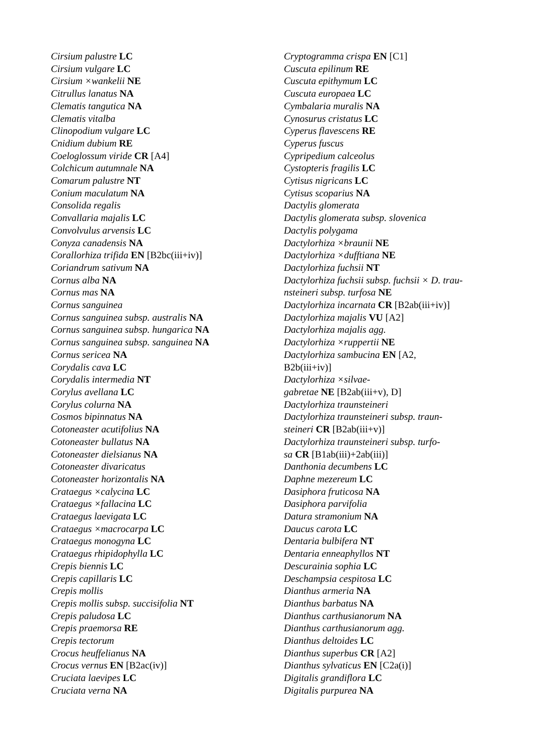Cirsium palustre LC
Cirsium vulgare LC
Cirsium ×wankelii NE
Citrullus lanatus NA
Clematis tangutica NA
Clematis vitalba
Clinopodium vulgare LC
Cnidium dubium RE
Coeloglossum viride CR [A4]
Colchicum autumnale NA
Comarum palustre NT
Conium maculatum NA
Consolida regalis
Convallaria majalis LC
Convolvulus arvensis LC
Conyza canadensis NA
Corallorhiza trifida EN [B2bc(iii+iv)]
Coriandrum sativum NA
Cornus alba NA
Cornus mas NA
Cornus sanguinea
Cornus sanguinea subsp. australis NA
Cornus sanguinea subsp. hungarica NA
Cornus sanguinea subsp. sanguinea NA
Cornus sericea NA
Corydalis cava LC
Corydalis intermedia NT
Corylus avellana LC
Corylus colurna NA
Cosmos bipinnatus NA
Cotoneaster acutifolius NA
Cotoneaster bullatus NA
Cotoneaster dielsianus NA
Cotoneaster divaricatus
Cotoneaster horizontalis NA
Crataegus ×calycina LC
Crataegus ×fallacina LC
Crataegus laevigata LC
Crataegus ×macrocarpa LC
Crataegus monogyna LC
Crataegus rhipidophylla LC
Crepis biennis LC
Crepis capillaris LC
Crepis mollis
Crepis mollis subsp. succisifolia NT
Crepis paludosa LC
Crepis praemorsa RE
Crepis tectorum
Crocus heuffelianus NA
Crocus vernus EN [B2ac(iv)]
Cruciata laevipes LC
Cruciata verna NA
Cryptogramma crispa EN [C1]
Cuscuta epilinum RE
Cuscuta epithymum LC
Cuscuta europaea LC
Cymbalaria muralis NA
Cynosurus cristatus LC
Cyperus flavescens RE
Cyperus fuscus
Cypripedium calceolus
Cystopteris fragilis LC
Cytisus nigricans LC
Cytisus scoparius NA
Dactylis glomerata
Dactylis glomerata subsp. slovenica
Dactylis polygama
Dactylorhiza ×braunii NE
Dactylorhiza ×dufftiana NE
Dactylorhiza fuchsii NT
Dactylorhiza fuchsii subsp. fuchsii × D. trau-
nsteineri subsp. turfosa NE
Dactylorhiza incarnata CR [B2ab(iii+iv)]
Dactylorhiza majalis VU [A2]
Dactylorhiza majalis agg.
Dactylorhiza ×ruppertii NE
Dactylorhiza sambucina EN [A2,
B2b(iii+iv)]
Dactylorhiza ×silvae-
gabretae NE [B2ab(iii+v), D]
Dactylorhiza traunsteineri
Dactylorhiza traunsteineri subsp. traun-
steineri CR [B2ab(iii+v)]
Dactylorhiza traunsteineri subsp. turfo-
sa CR [B1ab(iii)+2ab(iii)]
Danthonia decumbens LC
Daphne mezereum LC
Dasiphora fruticosa NA
Dasiphora parvifolia
Datura stramonium NA
Daucus carota LC
Dentaria bulbifera NT
Dentaria enneaphyllos NT
Descurainia sophia LC
Deschampsia cespitosa LC
Dianthus armeria NA
Dianthus barbatus NA
Dianthus carthusianorum NA
Dianthus carthusianorum agg.
Dianthus deltoides LC
Dianthus superbus CR [A2]
Dianthus sylvaticus EN [C2a(i)]
Digitalis grandiflora LC
Digitalis purpurea NA